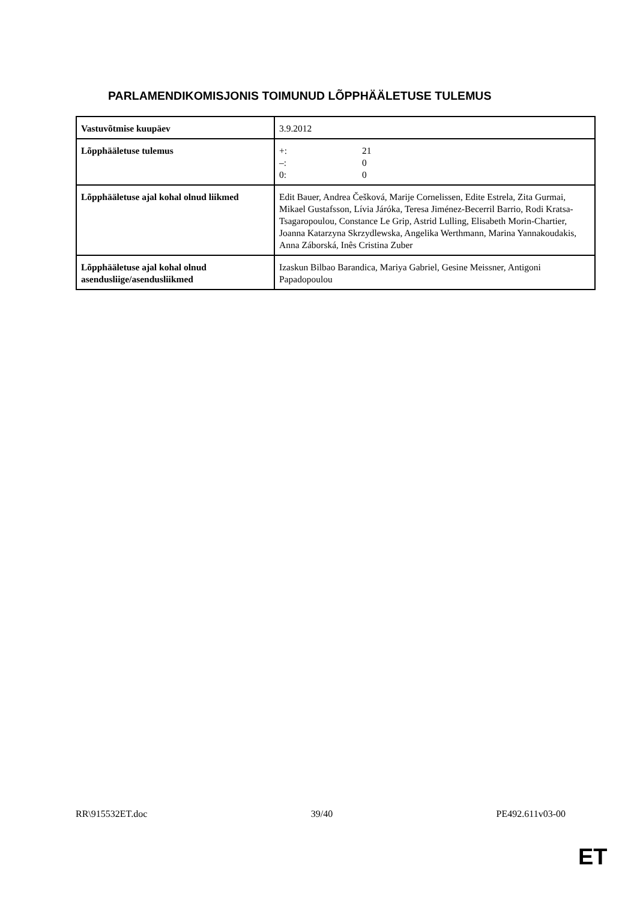PARLAMENDIKOMISJONIS TOIMUNUD LÕPPHÄÄLETUSE TULEMUS
| Vastuvõtmise kuupäev | 3.9.2012 |
| Lõpphääletuse tulemus | +: 21 –: 0 0: 0 |
| Lõpphääletuse ajal kohal olnud liikmed | Edit Bauer, Andrea Češková, Marije Cornelissen, Edite Estrela, Zita Gurmai, Mikael Gustafsson, Lívia Járóka, Teresa Jiménez-Becerril Barrio, Rodi Kratsa-Tsagaropoulou, Constance Le Grip, Astrid Lulling, Elisabeth Morin-Chartier, Joanna Katarzyna Skrzydlewska, Angelika Werthmann, Marina Yannakoudakis, Anna Záborská, Inês Cristina Zuber |
| Lõpphääletuse ajal kohal olnud asendusliige/asendusliikmed | Izaskun Bilbao Barandica, Mariya Gabriel, Gesine Meissner, Antigoni Papadopoulou |
RR\915532ET.doc 39/40 PE492.611v03-00
ET